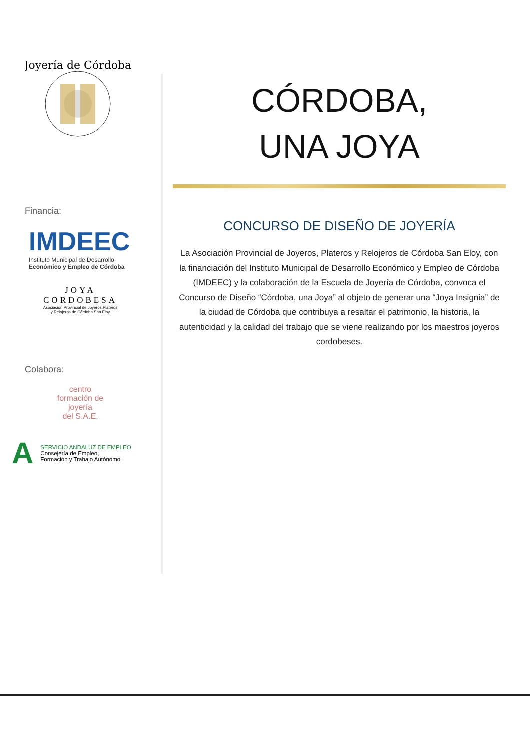Joyería de Córdoba
Financia:
IMDEEC
Instituto Municipal de Desarrollo
Económico y Empleo de Córdoba
JOYA
CORDOBESA
Asociación Provincial de Joyeros,Plateros
y Relojeros de Córdoba San Eloy
Colabora:
centro
formación de
joyería
del S.A.E.
A
SERVICIO ANDALUZ DE EMPLEO
Consejería de Empleo,
Formación y Trabajo Autónomo
CÓRDOBA,
UNA JOYA
CONCURSO DE DISEÑO DE JOYERÍA
La Asociación Provincial de Joyeros, Plateros y Relojeros de Córdoba San Eloy, con la financiación del Instituto Municipal de Desarrollo Económico y Empleo de Córdoba (IMDEEC) y la colaboración de la Escuela de Joyería de Córdoba, convoca el Concurso de Diseño “Córdoba, una Joya” al objeto de generar una “Joya Insignia” de la ciudad de Córdoba que contribuya a resaltar el patrimonio, la historia, la autenticidad y la calidad del trabajo que se viene realizando por los maestros joyeros cordobeses.